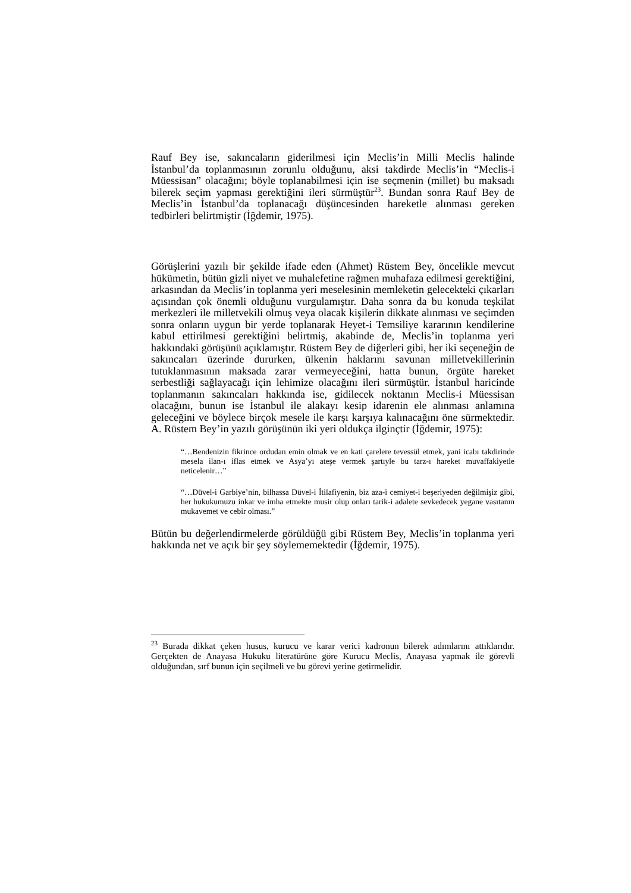Rauf Bey ise, sakıncaların giderilmesi için Meclis’in Milli Meclis halinde İstanbul’da toplanmasının zorunlu olduğunu, aksi takdirde Meclis’in “Meclis-i Müessisan” olacağını; böyle toplanabilmesi için ise seçmenin (millet) bu maksadı bilerek seçim yapması gerektiğini ileri sürmüştür<sup>23</sup>. Bundan sonra Rauf Bey de Meclis’in İstanbul’da toplanacağı düşüncesinden hareketle alınması gereken tedbirleri belirtmiştir (İğdemir, 1975).
Görüşlerini yazılı bir şekilde ifade eden (Ahmet) Rüstem Bey, öncelikle mevcut hükümetin, bütün gizli niyet ve muhalefetine rağmen muhafaza edilmesi gerektiğini, arkasından da Meclis’in toplanma yeri meselesinin memleketin gelecekteki çıkarları açısından çok önemli olduğunu vurgulamıştır. Daha sonra da bu konuda teşkilat merkezleri ile milletvekili olmuş veya olacak kişilerin dikkate alınması ve seçimden sonra onların uygun bir yerde toplanarak Heyet-i Temsiliye kararının kendilerine kabul ettirilmesi gerektiğini belirtmiş, akabinde de, Meclis’in toplanma yeri hakkındaki görüşünü açıklamıştır. Rüstem Bey de diğerleri gibi, her iki seçeneğin de sakıncaları üzerinde dururken, ülkenin haklarını savunan milletvekillerinin tutuklanmasının maksada zarar vermeyeceğini, hatta bunun, örgüte hareket serbestliği sağlayacağı için lehimize olacağını ileri sürmüştür. İstanbul haricinde toplanmanın sakıncaları hakkında ise, gidilecek noktanın Meclis-i Müessisan olacağını, bunun ise İstanbul ile alakayı kesip idarenin ele alınması anlamına geleceğini ve böylece birçok mesele ile karşı karşıya kalınacağını öne sürmektedir. A. Rüstem Bey’in yazılı görüşünün iki yeri oldukça ilginçtir (İğdemir, 1975):
“…Bendenizin fikrince ordudan emin olmak ve en kati çarelere tevessül etmek, yani icabı takdirinde mesela ilan-ı iflas etmek ve Asya’yı ateşe vermek şartıyle bu tarz-ı hareket muvaffakiyetle neticelenir…”
“…Düvel-i Garbiye’nin, bilhassa Düvel-i İtilafiyenin, biz aza-i cemiyet-i beşeriyeden değilmişiz gibi, her hukukumuzu inkar ve imha etmekte musir olup onları tarik-i adalete sevkedecek yegane vasıtanın mukavemet ve cebir olması.”
Bütün bu değerlendirmelerde görüldüğü gibi Rüstem Bey, Meclis’in toplanma yeri hakkında net ve açık bir şey söylememektedir (İğdemir, 1975).
<sup>23</sup> Burada dikkat çeken husus, kurucu ve karar verici kadronun bilerek adımlarını attıklarıdır. Gerçekten de Anayasa Hukuku literatürüne göre Kurucu Meclis, Anayasa yapmak ile görevli olduğundan, sırf bunun için seçilmeli ve bu görevi yerine getirmelidir.